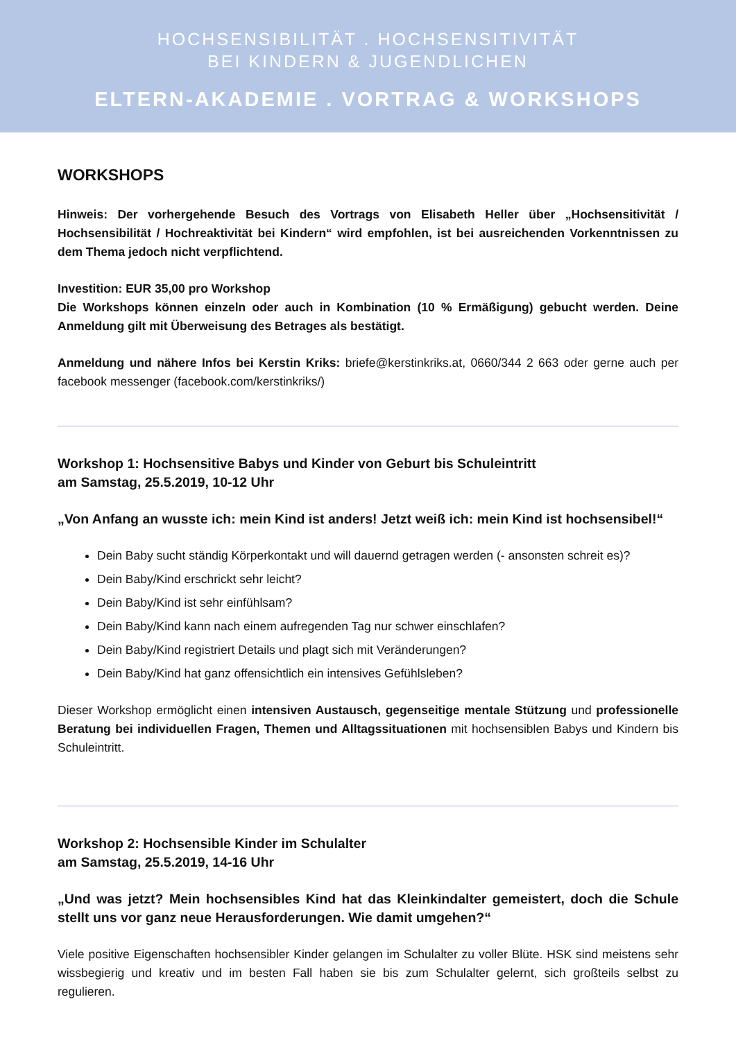HOCHSENSIBILITÄT . HOCHSENSITIVITÄT
BEI KINDERN & JUGENDLICHEN
ELTERN-AKADEMIE . VORTRAG & WORKSHOPS
WORKSHOPS
Hinweis: Der vorhergehende Besuch des Vortrags von Elisabeth Heller über „Hochsensitivität / Hochsensibilität / Hochreaktivität bei Kindern“ wird empfohlen, ist bei ausreichenden Vorkenntnissen zu dem Thema jedoch nicht verpflichtend.
Investition: EUR 35,00 pro Workshop
Die Workshops können einzeln oder auch in Kombination (10 % Ermäßigung) gebucht werden. Deine Anmeldung gilt mit Überweisung des Betrages als bestätigt.
Anmeldung und nähere Infos bei Kerstin Kriks: briefe@kerstinkriks.at, 0660/344 2 663 oder gerne auch per facebook messenger (facebook.com/kerstinkriks/)
Workshop 1: Hochsensitive Babys und Kinder von Geburt bis Schuleintritt
am Samstag, 25.5.2019, 10-12 Uhr
„Von Anfang an wusste ich: mein Kind ist anders! Jetzt weiß ich: mein Kind ist hochsensibel!“
Dein Baby sucht ständig Körperkontakt und will dauernd getragen werden (- ansonsten schreit es)?
Dein Baby/Kind erschrickt sehr leicht?
Dein Baby/Kind ist sehr einfühlsam?
Dein Baby/Kind kann nach einem aufregenden Tag nur schwer einschlafen?
Dein Baby/Kind registriert Details und plagt sich mit Veränderungen?
Dein Baby/Kind hat ganz offensichtlich ein intensives Gefühlsleben?
Dieser Workshop ermöglicht einen intensiven Austausch, gegenseitige mentale Stützung und professionelle Beratung bei individuellen Fragen, Themen und Alltagssituationen mit hochsensiblen Babys und Kindern bis Schuleintritt.
Workshop 2: Hochsensible Kinder im Schulalter
am Samstag, 25.5.2019, 14-16 Uhr
„Und was jetzt? Mein hochsensibles Kind hat das Kleinkindalter gemeistert, doch die Schule stellt uns vor ganz neue Herausforderungen. Wie damit umgehen?“
Viele positive Eigenschaften hochsensibler Kinder gelangen im Schulalter zu voller Blüte. HSK sind meistens sehr wissbegierig und kreativ und im besten Fall haben sie bis zum Schulalter gelernt, sich großteils selbst zu regulieren.